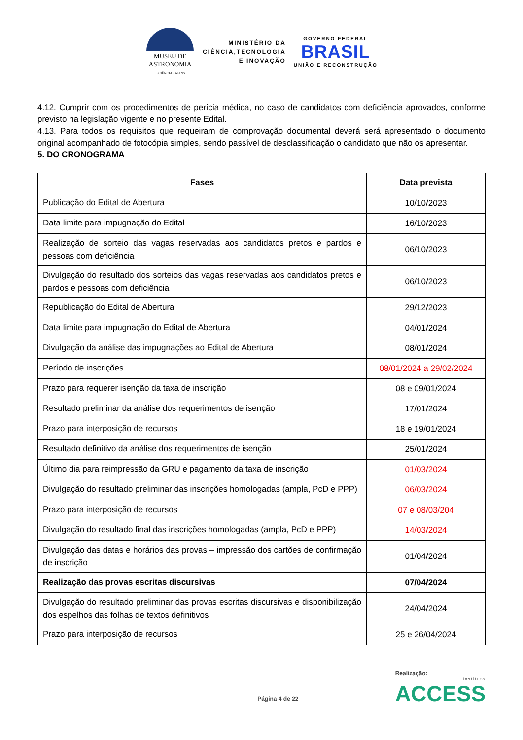MUSEU DE
ASTRONOMIA
E CIÊNCIAS AFINS
MINISTÉRIO DA
CIÊNCIA,TECNOLOGIA
E INOVAÇÃO
GOVERNO FEDERAL
BRASIL
UNIÃO E RECONSTRUÇÃO
4.12. Cumprir com os procedimentos de perícia médica, no caso de candidatos com deficiência aprovados, conforme previsto na legislação vigente e no presente Edital.
4.13. Para todos os requisitos que requeiram de comprovação documental deverá será apresentado o documento original acompanhado de fotocópia simples, sendo passível de desclassificação o candidato que não os apresentar.
5. DO CRONOGRAMA
| Fases | Data prevista |
| --- | --- |
| Publicação do Edital de Abertura | 10/10/2023 |
| Data limite para impugnação do Edital | 16/10/2023 |
| Realização de sorteio das vagas reservadas aos candidatos pretos e pardos e pessoas com deficiência | 06/10/2023 |
| Divulgação do resultado dos sorteios das vagas reservadas aos candidatos pretos e pardos e pessoas com deficiência | 06/10/2023 |
| Republicação do Edital de Abertura | 29/12/2023 |
| Data limite para impugnação do Edital de Abertura | 04/01/2024 |
| Divulgação da análise das impugnações ao Edital de Abertura | 08/01/2024 |
| Período de inscrições | 08/01/2024 a 29/02/2024 |
| Prazo para requerer isenção da taxa de inscrição | 08 e 09/01/2024 |
| Resultado preliminar da análise dos requerimentos de isenção | 17/01/2024 |
| Prazo para interposição de recursos | 18 e 19/01/2024 |
| Resultado definitivo da análise dos requerimentos de isenção | 25/01/2024 |
| Último dia para reimpressão da GRU e pagamento da taxa de inscrição | 01/03/2024 |
| Divulgação do resultado preliminar das inscrições homologadas (ampla, PcD e PPP) | 06/03/2024 |
| Prazo para interposição de recursos | 07 e 08/03/204 |
| Divulgação do resultado final das inscrições homologadas (ampla, PcD e PPP) | 14/03/2024 |
| Divulgação das datas e horários das provas – impressão dos cartões de confirmação de inscrição | 01/04/2024 |
| Realização das provas escritas discursivas | 07/04/2024 |
| Divulgação do resultado preliminar das provas escritas discursivas e disponibilização dos espelhos das folhas de textos definitivos | 24/04/2024 |
| Prazo para interposição de recursos | 25 e 26/04/2024 |
Página 4 de 22
Realização:
Instituto
ACCESS